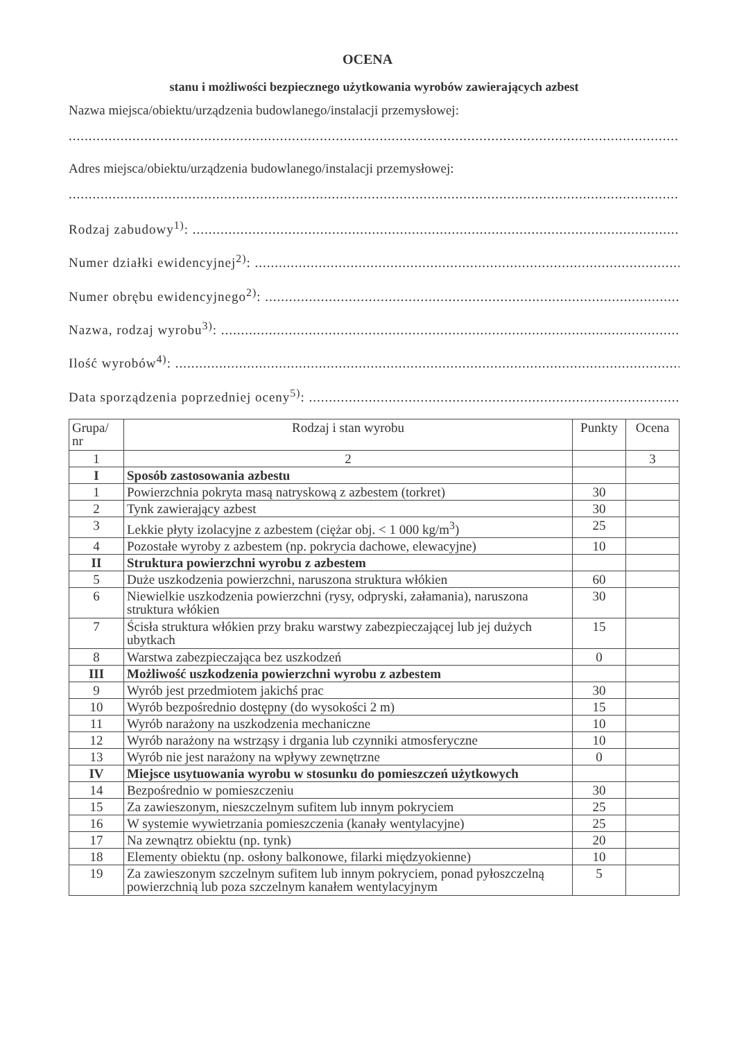OCENA
stanu i możliwości bezpiecznego użytkowania wyrobów zawierających azbest
Nazwa miejsca/obiektu/urządzenia budowlanego/instalacji przemysłowej:
...........................................................................................................................................................
Adres miejsca/obiektu/urządzenia budowlanego/instalacji przemysłowej:
...........................................................................................................................................................
Rodzaj zabudowy<sup>1)</sup>: .............................................................................................................................
Numer działki ewidencyjnej<sup>2)</sup>: ...............................................................................................................
Numer obrębu ewidencyjnego<sup>2)</sup>: ..............................................................................................................
Nazwa, rodzaj wyrobu<sup>3)</sup>: ......................................................................................................................
Ilość wyrobów<sup>4)</sup>: ..................................................................................................................................
Data sporządzenia poprzedniej oceny<sup>5)</sup>: ......................................................................................................
| Grupa/ nr | Rodzaj i stan wyrobu | Punkty | Ocena |
| --- | --- | --- | --- |
| 1 | 2 | | 3 |
| I | Sposób zastosowania azbestu | | |
| 1 | Powierzchnia pokryta masą natryskową z azbestem (torkret) | 30 | |
| 2 | Tynk zawierający azbest | 30 | |
| 3 | Lekkie płyty izolacyjne z azbestem (ciężar obj. < 1 000 kg/m<sup>3</sup>) | 25 | |
| 4 | Pozostałe wyroby z azbestem (np. pokrycia dachowe, elewacyjne) | 10 | |
| II | Struktura powierzchni wyrobu z azbestem | | |
| 5 | Duże uszkodzenia powierzchni, naruszona struktura włókien | 60 | |
| 6 | Niewielkie uszkodzenia powierzchni (rysy, odpryski, załamania), naruszona struktura włókien | 30 | |
| 7 | Ścisła struktura włókien przy braku warstwy zabezpieczającej lub jej dużych ubytkach | 15 | |
| 8 | Warstwa zabezpieczająca bez uszkodzeń | 0 | |
| III | Możliwość uszkodzenia powierzchni wyrobu z azbestem | | |
| 9 | Wyrób jest przedmiotem jakichś prac | 30 | |
| 10 | Wyrób bezpośrednio dostępny (do wysokości 2 m) | 15 | |
| 11 | Wyrób narażony na uszkodzenia mechaniczne | 10 | |
| 12 | Wyrób narażony na wstrząsy i drgania lub czynniki atmosferyczne | 10 | |
| 13 | Wyrób nie jest narażony na wpływy zewnętrzne | 0 | |
| IV | Miejsce usytuowania wyrobu w stosunku do pomieszczeń użytkowych | | |
| 14 | Bezpośrednio w pomieszczeniu | 30 | |
| 15 | Za zawieszonym, nieszczelnym sufitem lub innym pokryciem | 25 | |
| 16 | W systemie wywietrzania pomieszczenia (kanały wentylacyjne) | 25 | |
| 17 | Na zewnątrz obiektu (np. tynk) | 20 | |
| 18 | Elementy obiektu (np. osłony balkonowe, filarki międzyokienne) | 10 | |
| 19 | Za zawieszonym szczelnym sufitem lub innym pokryciem, ponad pyłoszczelną powierzchnią lub poza szczelnym kanałem wentylacyjnym | 5 | |